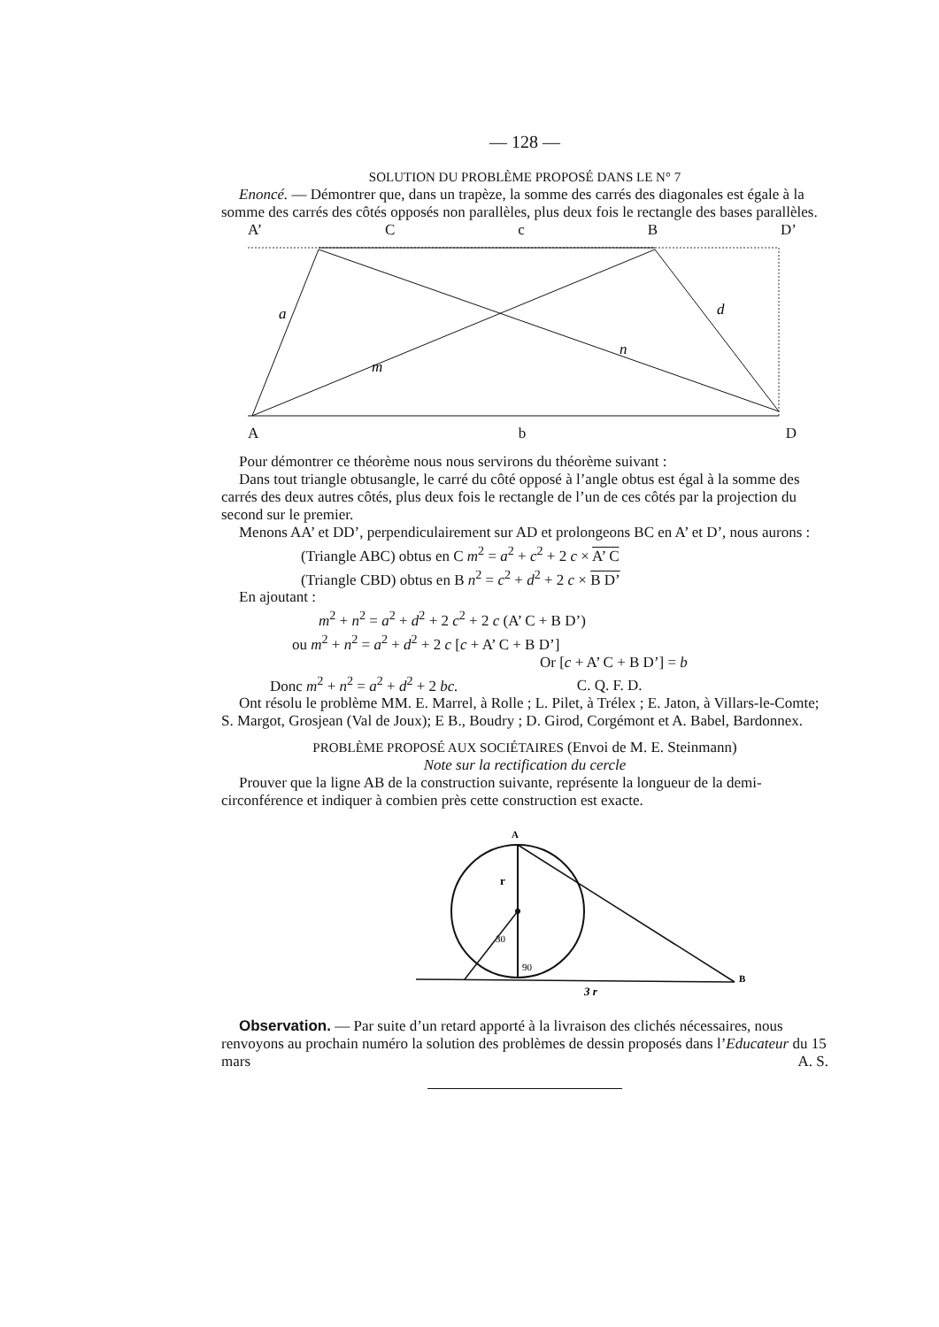— 128 —
SOLUTION DU PROBLÈME PROPOSÉ DANS LE N° 7
Enoncé. — Démontrer que, dans un trapèze, la somme des carrés des diagonales est égale à la somme des carrés des côtés opposés non parallèles, plus deux fois le rectangle des bases parallèles.
A’ C c B D’
a
m
n
d
Ab D
Pour démontrer ce théorème nous nous servirons du théorème suivant :
Dans tout triangle obtusangle, le carré du côté opposé à l’angle obtus est égal à la somme des carrés des deux autres côtés, plus deux fois le rectangle de l’un de ces côtés par la projection du second sur le premier.
Menons AA’ et DD’, perpendiculairement sur AD et prolongeons BC en A’ et D’, nous aurons :
(Triangle ABC) obtus en C m<sup>2</sup> = a<sup>2</sup> + c<sup>2</sup> + 2 c × A’ C
(Triangle CBD) obtus en B n<sup>2</sup> = c<sup>2</sup> + d<sup>2</sup> + 2 c × B D’
En ajoutant :
m<sup>2</sup> + n<sup>2</sup> = a<sup>2</sup> + d<sup>2</sup> + 2 c<sup>2</sup> + 2 c (A’ C + B D’)
ou m<sup>2</sup> + n<sup>2</sup> = a<sup>2</sup> + d<sup>2</sup> + 2 c [c + A’ C + B D’]
Or [c + A’ C + B D’] = b
Donc m<sup>2</sup> + n<sup>2</sup> = a<sup>2</sup> + d<sup>2</sup> + 2 bc. C. Q. F. D.
Ont résolu le problème MM. E. Marrel, à Rolle ; L. Pilet, à Trélex ; E. Jaton, à Villars-le-Comte; S. Margot, Grosjean (Val de Joux); E B., Boudry ; D. Girod, Corgémont et A. Babel, Bardonnex.
PROBLÈME PROPOSÉ AUX SOCIÉTAIRES (Envoi de M. E. Steinmann)
Note sur la rectification du cercle
Prouver que la ligne AB de la construction suivante, représente la longueur de la demi-circonférence et indiquer à combien près cette construction est exacte.
A
r
30
90
B
3 r
Observation. — Par suite d’un retard apporté à la livraison des clichés nécessaires, nous renvoyons au prochain numéro la solution des problèmes de dessin proposés dans l’Educateur du 15 mars A. S.